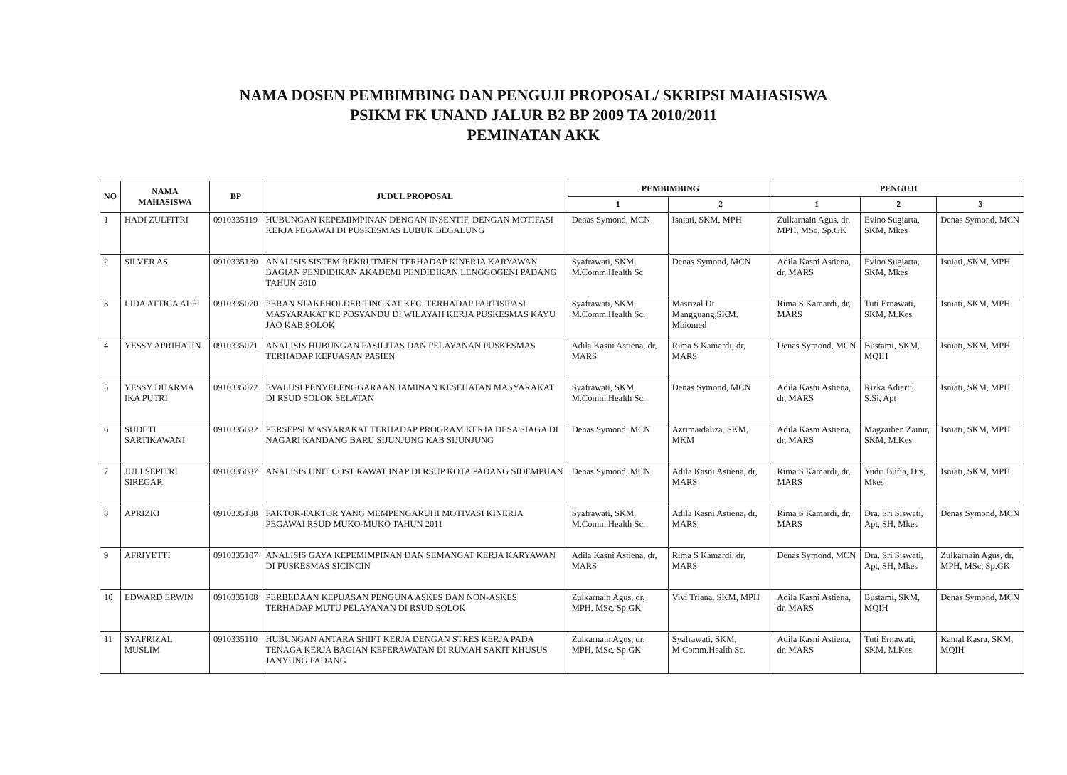NAMA DOSEN PEMBIMBING DAN PENGUJI PROPOSAL/ SKRIPSI MAHASISWA
PSIKM FK UNAND JALUR B2 BP 2009 TA 2010/2011
PEMINATAN AKK
| NO | NAMA MAHASISWA | BP | JUDUL PROPOSAL | PEMBIMBING | | PENGUJI | | |
| --- | --- | --- | --- | --- | --- | --- | --- | --- |
| | | | | 1 | 2 | 1 | 2 | 3 |
| 1 | HADI ZULFITRI | 0910335119 | HUBUNGAN KEPEMIMPINAN DENGAN INSENTIF, DENGAN MOTIFASI KERJA PEGAWAI DI PUSKESMAS LUBUK BEGALUNG | Denas Symond, MCN | Isniati, SKM, MPH | Zulkarnain Agus, dr, MPH, MSc, Sp.GK | Evino Sugiarta, SKM, Mkes | Denas Symond, MCN |
| 2 | SILVER AS | 0910335130 | ANALISIS SISTEM REKRUTMEN TERHADAP KINERJA KARYAWAN BAGIAN PENDIDIKAN AKADEMI PENDIDIKAN LENGGOGENI PADANG TAHUN 2010 | Syafrawati, SKM, M.Comm.Health Sc | Denas Symond, MCN | Adila Kasni Astiena, dr, MARS | Evino Sugiarta, SKM, Mkes | Isniati, SKM, MPH |
| 3 | LIDA ATTICA ALFI | 0910335070 | PERAN STAKEHOLDER TINGKAT KEC. TERHADAP PARTISIPASI MASYARAKAT KE POSYANDU DI WILAYAH KERJA PUSKESMAS KAYU JAO KAB.SOLOK | Syafrawati, SKM, M.Comm.Health Sc. | Masrizal Dt Mangguang,SKM. Mbiomed | Rima S Kamardi, dr, MARS | Tuti Ernawati, SKM, M.Kes | Isniati, SKM, MPH |
| 4 | YESSY APRIHATIN | 0910335071 | ANALISIS HUBUNGAN FASILITAS DAN PELAYANAN PUSKESMAS TERHADAP KEPUASAN PASIEN | Adila Kasni Astiena, dr, MARS | Rima S Kamardi, dr, MARS | Denas Symond, MCN | Bustami, SKM, MQIH | Isniati, SKM, MPH |
| 5 | YESSY DHARMA IKA PUTRI | 0910335072 | EVALUSI PENYELENGGARAAN JAMINAN KESEHATAN MASYARAKAT DI RSUD SOLOK SELATAN | Syafrawati, SKM, M.Comm.Health Sc. | Denas Symond, MCN | Adila Kasni Astiena, dr, MARS | Rizka Adiarti, S.Si, Apt | Isniati, SKM, MPH |
| 6 | SUDETI SARTIKAWANI | 0910335082 | PERSEPSI MASYARAKAT TERHADAP PROGRAM KERJA DESA SIAGA DI NAGARI KANDANG BARU SIJUNJUNG KAB SIJUNJUNG | Denas Symond, MCN | Azrimaidaliza, SKM, MKM | Adila Kasni Astiena, dr, MARS | Magzaiben Zainir, SKM, M.Kes | Isniati, SKM, MPH |
| 7 | JULI SEPITRI SIREGAR | 0910335087 | ANALISIS UNIT COST RAWAT INAP DI RSUP KOTA PADANG SIDEMPUAN | Denas Symond, MCN | Adila Kasni Astiena, dr, MARS | Rima S Kamardi, dr, MARS | Yudri Bufia, Drs, Mkes | Isniati, SKM, MPH |
| 8 | APRIZKI | 0910335188 | FAKTOR-FAKTOR YANG MEMPENGARUHI MOTIVASI KINERJA PEGAWAI RSUD MUKO-MUKO TAHUN 2011 | Syafrawati, SKM, M.Comm.Health Sc. | Adila Kasni Astiena, dr, MARS | Rima S Kamardi, dr, MARS | Dra. Sri Siswati, Apt, SH, Mkes | Denas Symond, MCN |
| 9 | AFRIYETTI | 0910335107 | ANALISIS GAYA KEPEMIMPINAN DAN SEMANGAT KERJA KARYAWAN DI PUSKESMAS SICINCIN | Adila Kasni Astiena, dr, MARS | Rima S Kamardi, dr, MARS | Denas Symond, MCN | Dra. Sri Siswati, Apt, SH, Mkes | Zulkarnain Agus, dr, MPH, MSc, Sp.GK |
| 10 | EDWARD ERWIN | 0910335108 | PERBEDAAN KEPUASAN PENGUNA ASKES DAN NON-ASKES TERHADAP MUTU PELAYANAN DI RSUD SOLOK | Zulkarnain Agus, dr, MPH, MSc, Sp.GK | Vivi Triana, SKM, MPH | Adila Kasni Astiena, dr, MARS | Bustami, SKM, MQIH | Denas Symond, MCN |
| 11 | SYAFRIZAL MUSLIM | 0910335110 | HUBUNGAN ANTARA SHIFT KERJA DENGAN STRES KERJA PADA TENAGA KERJA BAGIAN KEPERAWATAN DI RUMAH SAKIT KHUSUS JANYUNG PADANG | Zulkarnain Agus, dr, MPH, MSc, Sp.GK | Syafrawati, SKM, M.Comm.Health Sc. | Adila Kasni Astiena, dr, MARS | Tuti Ernawati, SKM, M.Kes | Kamal Kasra, SKM, MQIH |